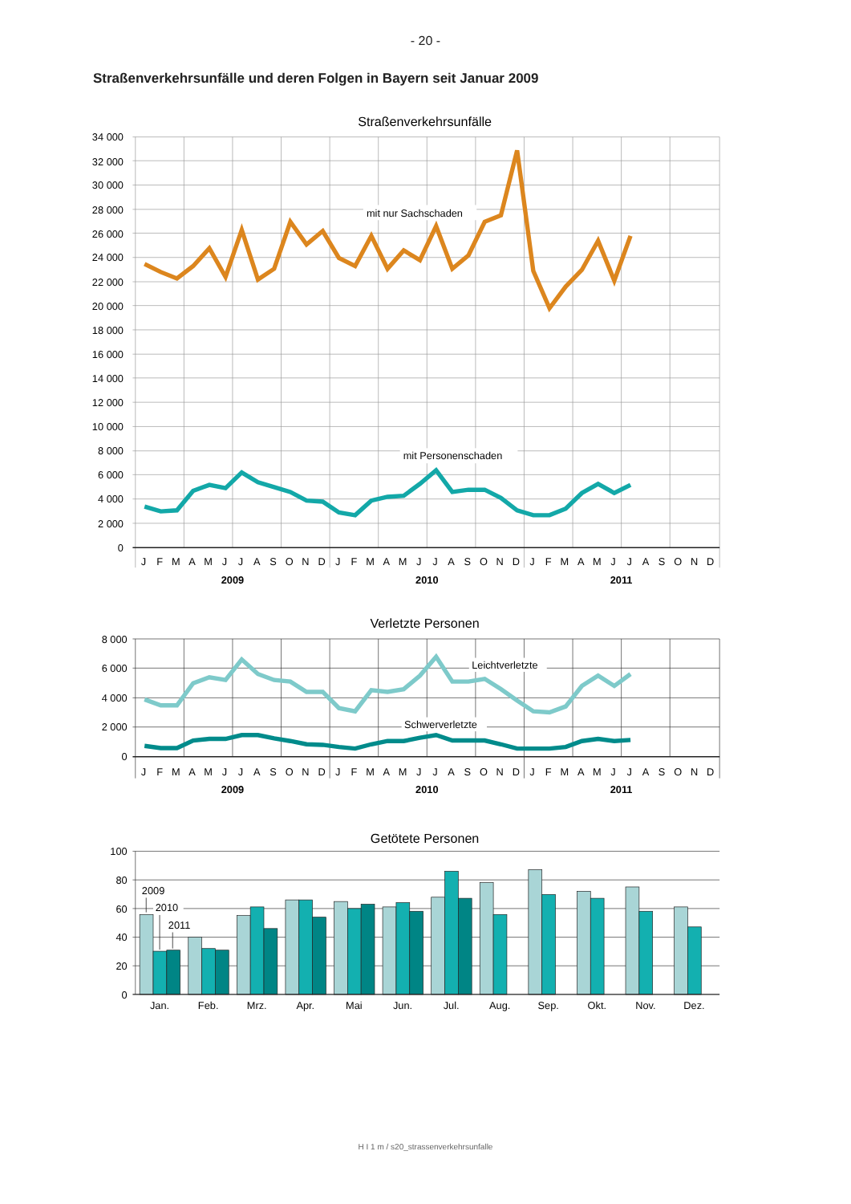- 20 -
Straßenverkehrsunfälle und deren Folgen in Bayern seit Januar 2009
Straßenverkehrsunfälle
34 000
32 000
30 000
28 000
26 000
24 000
22 000
20 000
18 000
16 000
14 000
12 000
10 000
8 000
6 000
4 000
2 000
0
mit nur Sachschaden
mit Personenschaden
J
F
M
A
M
J
J
A
S
O
N
D
J
F
M
A
M
J
J
A
S
O
N
D
J
F
M
A
M
J
J
A
S
O
N
D
2009
2010
2011
Verletzte Personen
8 000
6 000
4 000
2 000
0
Leichtverletzte
Schwerverletzte
J
F
M
A
M
J
J
A
S
O
N
D
J
F
M
A
M
J
J
A
S
O
N
D
J
F
M
A
M
J
J
A
S
O
N
D
2009
2010
2011
Getötete Personen
100
80
60
40
20
0
2009
2010
2011
Jan.
Feb.
Mrz.
Apr.
Mai
Jun.
Jul.
Aug.
Sep.
Okt.
Nov.
Dez.
H I 1 m / s20_strassenverkehrsunfalle